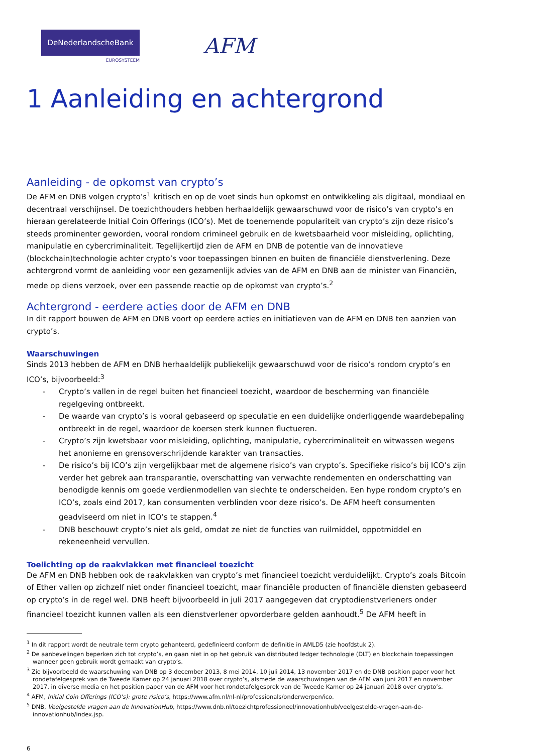DeNederlandscheBank
EUROSYSTEEM
AFM
1 Aanleiding en achtergrond
Aanleiding - de opkomst van crypto’s
De AFM en DNB volgen crypto’s<sup>1</sup> kritisch en op de voet sinds hun opkomst en ontwikkeling als digitaal, mondiaal en decentraal verschijnsel. De toezichthouders hebben herhaaldelijk gewaarschuwd voor de risico’s van crypto’s en hieraan gerelateerde Initial Coin Offerings (ICO’s). Met de toenemende populariteit van crypto’s zijn deze risico’s steeds prominenter geworden, vooral rondom crimineel gebruik en de kwetsbaarheid voor misleiding, oplichting, manipulatie en cybercriminaliteit. Tegelijkertijd zien de AFM en DNB de potentie van de innovatieve (blockchain)technologie achter crypto’s voor toepassingen binnen en buiten de financiële dienstverlening. Deze achtergrond vormt de aanleiding voor een gezamenlijk advies van de AFM en DNB aan de minister van Financiën, mede op diens verzoek, over een passende reactie op de opkomst van crypto’s.<sup>2</sup>
Achtergrond - eerdere acties door de AFM en DNB
In dit rapport bouwen de AFM en DNB voort op eerdere acties en initiatieven van de AFM en DNB ten aanzien van crypto’s.
Waarschuwingen
Sinds 2013 hebben de AFM en DNB herhaaldelijk publiekelijk gewaarschuwd voor de risico’s rondom crypto’s en ICO’s, bijvoorbeeld:<sup>3</sup>
- Crypto’s vallen in de regel buiten het financieel toezicht, waardoor de bescherming van financiële regelgeving ontbreekt.
- De waarde van crypto’s is vooral gebaseerd op speculatie en een duidelijke onderliggende waardebepaling ontbreekt in de regel, waardoor de koersen sterk kunnen fluctueren.
- Crypto’s zijn kwetsbaar voor misleiding, oplichting, manipulatie, cybercriminaliteit en witwassen wegens het anonieme en grensoverschrijdende karakter van transacties.
- De risico’s bij ICO’s zijn vergelijkbaar met de algemene risico’s van crypto’s. Specifieke risico’s bij ICO’s zijn verder het gebrek aan transparantie, overschatting van verwachte rendementen en onderschatting van benodigde kennis om goede verdienmodellen van slechte te onderscheiden. Een hype rondom crypto’s en ICO’s, zoals eind 2017, kan consumenten verblinden voor deze risico’s. De AFM heeft consumenten geadviseerd om niet in ICO’s te stappen.<sup>4</sup>
- DNB beschouwt crypto’s niet als geld, omdat ze niet de functies van ruilmiddel, oppotmiddel en rekeneenheid vervullen.
Toelichting op de raakvlakken met financieel toezicht
De AFM en DNB hebben ook de raakvlakken van crypto’s met financieel toezicht verduidelijkt. Crypto’s zoals Bitcoin of Ether vallen op zichzelf niet onder financieel toezicht, maar financiële producten of financiële diensten gebaseerd op crypto’s in de regel wel. DNB heeft bijvoorbeeld in juli 2017 aangegeven dat cryptodienstverleners onder financieel toezicht kunnen vallen als een dienstverlener opvorderbare gelden aanhoudt.<sup>5</sup> De AFM heeft in
<sup>1</sup> In dit rapport wordt de neutrale term crypto gehanteerd, gedefinieerd conform de definitie in AMLD5 (zie hoofdstuk 2).
<sup>2</sup> De aanbevelingen beperken zich tot crypto’s, en gaan niet in op het gebruik van distributed ledger technologie (DLT) en blockchain toepassingen wanneer geen gebruik wordt gemaakt van crypto’s.
<sup>3</sup> Zie bijvoorbeeld de waarschuwing van DNB op 3 december 2013, 8 mei 2014, 10 juli 2014, 13 november 2017 en de DNB position paper voor het rondetafelgesprek van de Tweede Kamer op 24 januari 2018 over crypto’s, alsmede de waarschuwingen van de AFM van juni 2017 en november 2017, in diverse media en het position paper van de AFM voor het rondetafelgesprek van de Tweede Kamer op 24 januari 2018 over crypto’s.
<sup>4</sup> AFM, Initial Coin Offerings (ICO’s): grote risico’s, https://www.afm.nl/nl-nl/professionals/onderwerpen/ico.
<sup>5</sup> DNB, Veelgestelde vragen aan de InnovationHub, https://www.dnb.nl/toezichtprofessioneel/innovationhub/veelgestelde-vragen-aan-de-innovationhub/index.jsp.
6